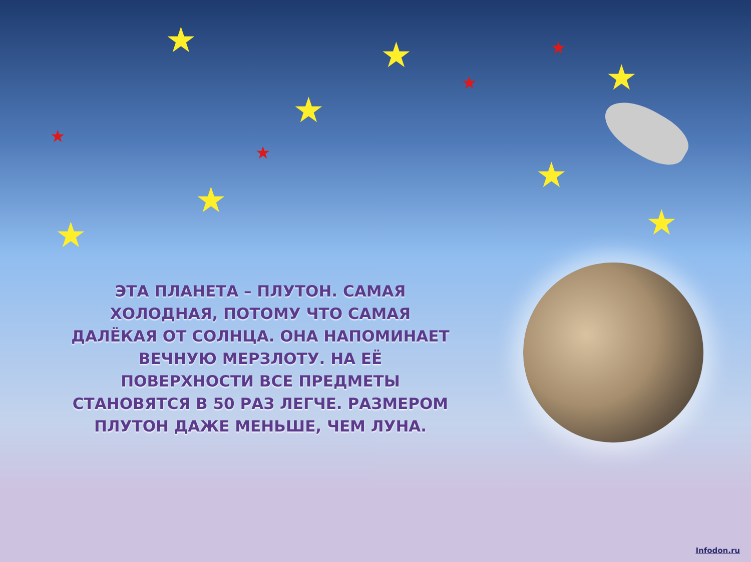★ ★
★
★
★
★
★ ★
★
★
★
★
ЭТА ПЛАНЕТА – ПЛУТОН. САМАЯ ХОЛОДНАЯ, ПОТОМУ ЧТО САМАЯ ДАЛЁКАЯ ОТ СОЛНЦА. ОНА НАПОМИНАЕТ ВЕЧНУЮ МЕРЗЛОТУ. НА ЕЁ ПОВЕРХНОСТИ ВСЕ ПРЕДМЕТЫ СТАНОВЯТСЯ В 50 РАЗ ЛЕГЧЕ. РАЗМЕРОМ ПЛУТОН ДАЖЕ МЕНЬШЕ, ЧЕМ ЛУНА.
Infodon.ru